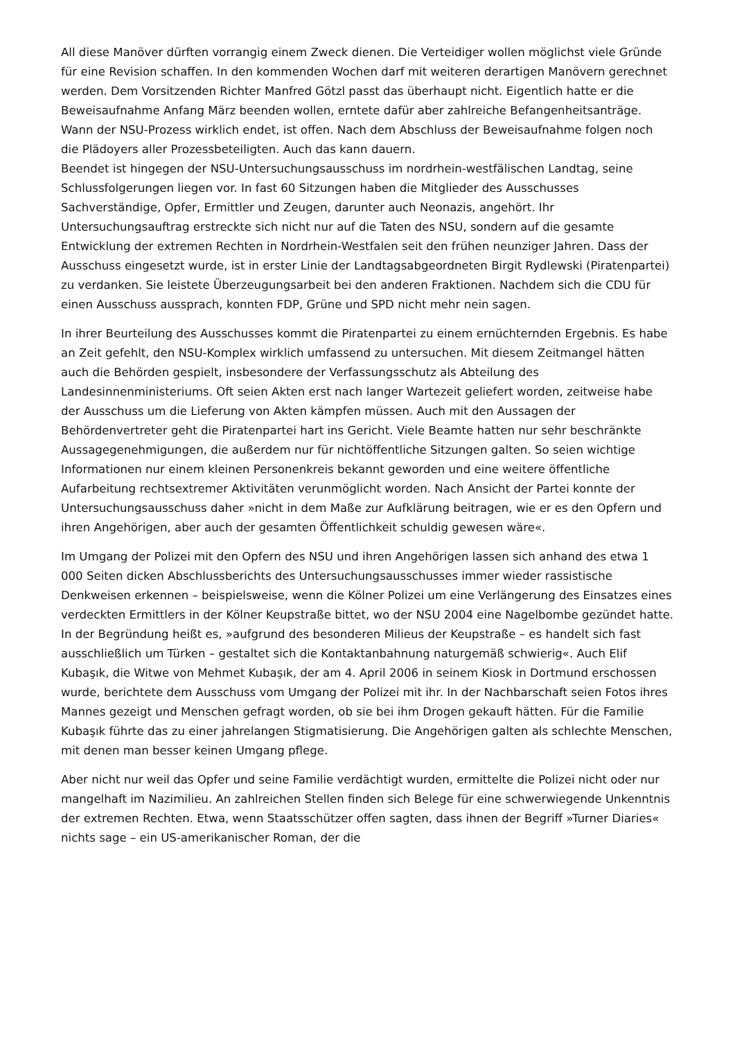All diese Manöver dürften vorrangig einem Zweck dienen. Die Verteidiger wollen möglichst viele Gründe für eine Revision schaffen. In den kommenden Wochen darf mit weiteren derartigen Manövern gerechnet werden. Dem Vorsitzenden Richter Manfred Götzl passt das überhaupt nicht. Eigentlich hatte er die Beweisaufnahme Anfang März beenden wollen, erntete dafür aber zahlreiche Befangenheitsanträge. Wann der NSU-Prozess wirklich endet, ist offen. Nach dem Abschluss der Beweisaufnahme folgen noch die Plädoyers aller Prozessbeteiligten. Auch das kann dauern.
Beendet ist hingegen der NSU-Untersuchungsausschuss im nordrhein-westfälischen Landtag, seine Schlussfolgerungen liegen vor. In fast 60 Sitzungen haben die Mitglieder des Ausschusses Sachverständige, Opfer, Ermittler und Zeugen, darunter auch Neonazis, angehört. Ihr Untersuchungsauftrag erstreckte sich nicht nur auf die Taten des NSU, sondern auf die gesamte Entwicklung der extremen Rechten in Nordrhein-Westfalen seit den frühen neunziger Jahren. Dass der Ausschuss eingesetzt wurde, ist in erster Linie der Landtagsabgeordneten Birgit Rydlewski (Piratenpartei) zu verdanken. Sie leistete Überzeugungsarbeit bei den anderen Fraktionen. Nachdem sich die CDU für einen Ausschuss aussprach, konnten FDP, Grüne und SPD nicht mehr nein sagen.
In ihrer Beurteilung des Ausschusses kommt die Piratenpartei zu einem ernüchternden Ergebnis. Es habe an Zeit gefehlt, den NSU-Komplex wirklich umfassend zu untersuchen. Mit diesem Zeitmangel hätten auch die Behörden gespielt, insbesondere der Verfassungsschutz als Abteilung des Landesinnenministeriums. Oft seien Akten erst nach langer Wartezeit geliefert worden, zeitweise habe der Ausschuss um die Lieferung von Akten kämpfen müssen. Auch mit den Aussagen der Behördenvertreter geht die Piratenpartei hart ins Gericht. Viele Beamte hatten nur sehr beschränkte Aussagegenehmigungen, die außerdem nur für nichtöffentliche Sitzungen galten. So seien wichtige Informationen nur einem kleinen Personenkreis bekannt geworden und eine weitere öffentliche Aufarbeitung rechtsextremer Aktivitäten verunmöglicht worden. Nach Ansicht der Partei konnte der Untersuchungsausschuss daher »nicht in dem Maße zur Aufklärung beitragen, wie er es den Opfern und ihren Angehörigen, aber auch der gesamten Öffentlichkeit schuldig gewesen wäre«.
Im Umgang der Polizei mit den Opfern des NSU und ihren Angehörigen lassen sich anhand des etwa 1 000 Seiten dicken Abschlussberichts des Untersuchungsausschusses immer wieder rassistische Denkweisen erkennen – beispielsweise, wenn die Kölner Polizei um eine Verlängerung des Einsatzes eines verdeckten Ermittlers in der Kölner Keupstraße bittet, wo der NSU 2004 eine Nagelbombe gezündet hatte. In der Begründung heißt es, »aufgrund des besonderen Milieus der Keupstraße – es handelt sich fast ausschließlich um Türken – gestaltet sich die Kontaktanbahnung naturgemäß schwierig«. Auch Elif Kubaşık, die Witwe von Mehmet Kubaşık, der am 4. April 2006 in seinem Kiosk in Dortmund erschossen wurde, berichtete dem Ausschuss vom Umgang der Polizei mit ihr. In der Nachbarschaft seien Fotos ihres Mannes gezeigt und Menschen gefragt worden, ob sie bei ihm Drogen gekauft hätten. Für die Familie Kubaşık führte das zu einer jahrelangen Stigmatisierung. Die Angehörigen galten als schlechte Menschen, mit denen man besser keinen Umgang pflege.
Aber nicht nur weil das Opfer und seine Familie verdächtigt wurden, ermittelte die Polizei nicht oder nur mangelhaft im Nazimilieu. An zahlreichen Stellen finden sich Belege für eine schwerwiegende Unkenntnis der extremen Rechten. Etwa, wenn Staatsschützer offen sagten, dass ihnen der Begriff »Turner Diaries« nichts sage – ein US-amerikanischer Roman, der die